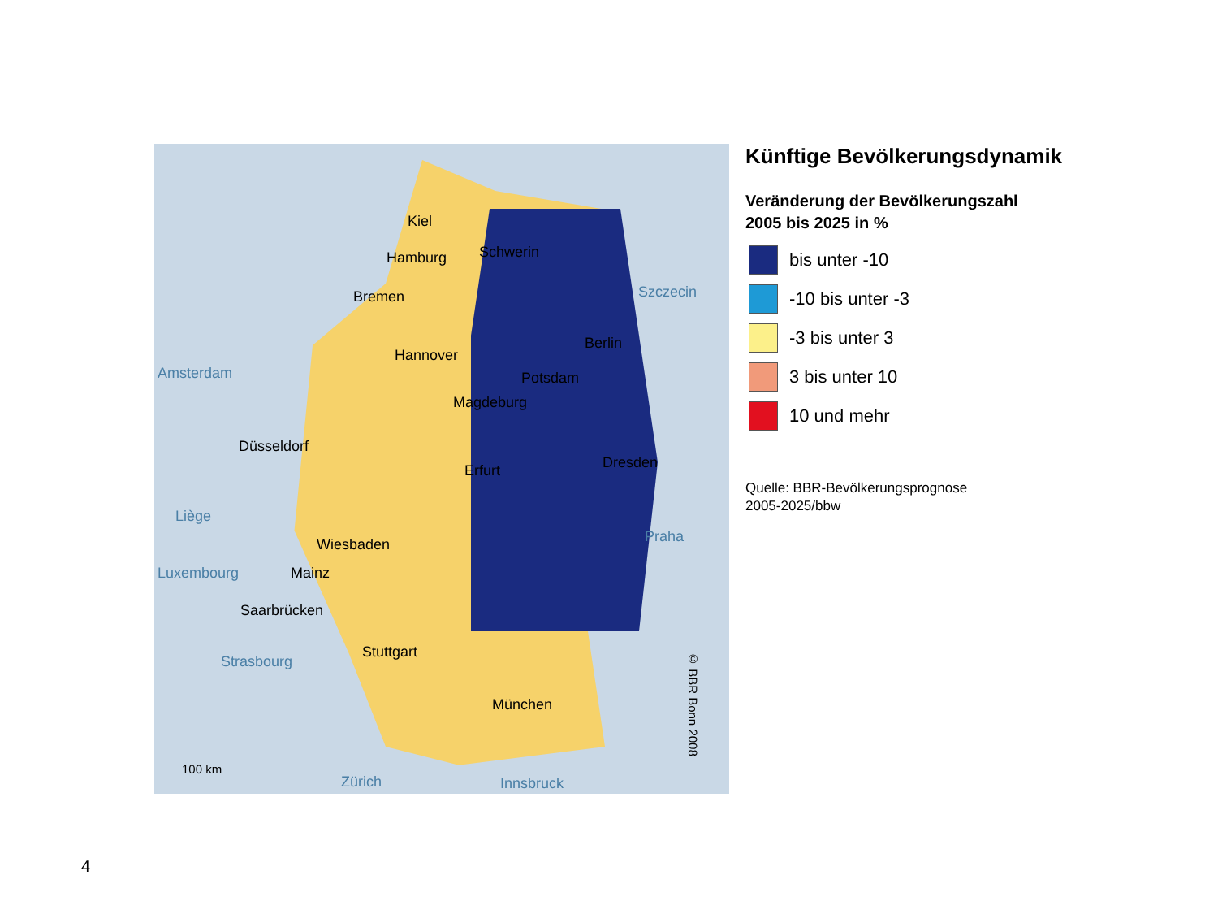Kiel
Hamburg Schwerin
Bremen Szczecin
Berlin
Hannover
Amsterdam Potsdam
Magdeburg
Düsseldorf
Dresden Erfurt
Liège
Praha Wiesbaden
Luxembourg Mainz
Saarbrücken
Stuttgart
Strasbourg
München
100 km
Zürich Innsbruck
© BBR Bonn 2008
Künftige Bevölkerungsdynamik
Veränderung der Bevölkerungszahl
2005 bis 2025 in %
bis unter -10
-10 bis unter -3
-3 bis unter 3
3 bis unter 10
10 und mehr
Quelle: BBR-Bevölkerungsprognose
2005-2025/bbw
4